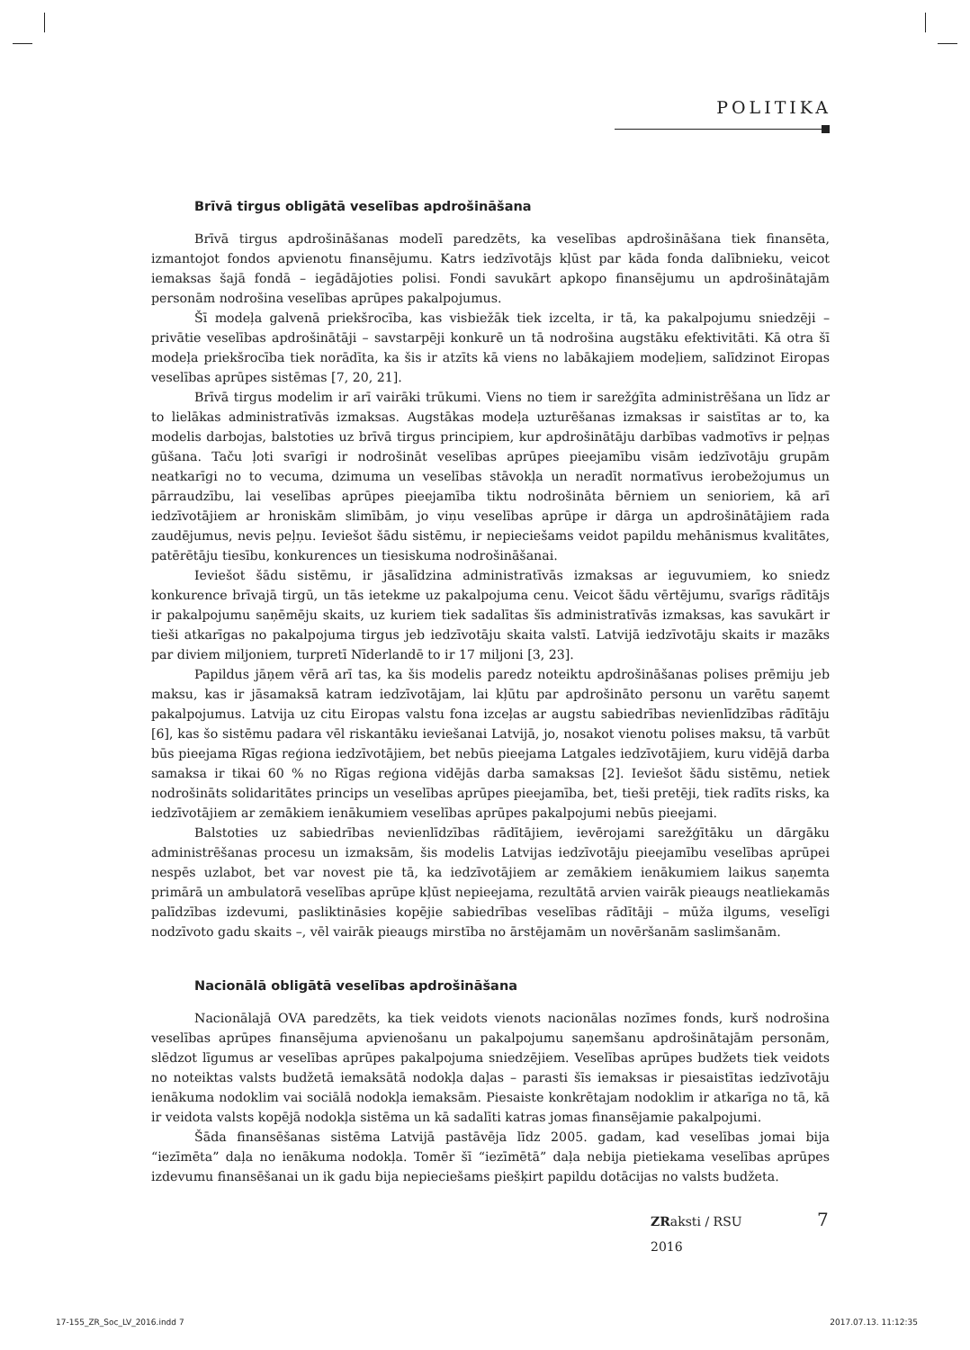POLITIKA
Brīvā tirgus obligātā veselības apdrošināšana
Brīvā tirgus apdrošināšanas modelī paredzēts, ka veselības apdrošināšana tiek finansēta, izmantojot fondos apvienotu finansējumu. Katrs iedzīvotājs kļūst par kāda fonda dalībnieku, veicot iemaksas šajā fondā – iegādājoties polisi. Fondi savukārt apkopo finansējumu un apdrošinātajām personām nodrošina veselības aprūpes pakalpojumus.
Šī modeļa galvenā priekšrocība, kas visbiežāk tiek izcelta, ir tā, ka pakalpojumu sniedzēji – privātie veselības apdrošinātāji – savstarpēji konkurē un tā nodrošina augstāku efektivitāti. Kā otra šī modeļa priekšrocība tiek norādīta, ka šis ir atzīts kā viens no labākajiem modeļiem, salīdzinot Eiropas veselības aprūpes sistēmas [7, 20, 21].
Brīvā tirgus modelim ir arī vairāki trūkumi. Viens no tiem ir sarežģīta administrēšana un līdz ar to lielākas administratīvās izmaksas. Augstākas modeļa uzturēšanas izmaksas ir saistītas ar to, ka modelis darbojas, balstoties uz brīvā tirgus principiem, kur apdrošinātāju darbības vadmotīvs ir peļņas gūšana. Taču ļoti svarīgi ir nodrošināt veselības aprūpes pieejamību visām iedzīvotāju grupām neatkarīgi no to vecuma, dzimuma un veselības stāvokļa un neradīt normatīvus ierobežojumus un pārraudzību, lai veselības aprūpes pieejamība tiktu nodrošināta bērniem un senioriem, kā arī iedzīvotājiem ar hroniskām slimībām, jo viņu veselības aprūpe ir dārga un apdrošinātājiem rada zaudējumus, nevis peļņu. Ieviešot šādu sistēmu, ir nepieciešams veidot papildu mehānismus kvalitātes, patērētāju tiesību, konkurences un tiesiskuma nodrošināšanai.
Ieviešot šādu sistēmu, ir jāsalīdzina administratīvās izmaksas ar ieguvumiem, ko sniedz konkurence brīvajā tirgū, un tās ietekme uz pakalpojuma cenu. Veicot šādu vērtējumu, svarīgs rādītājs ir pakalpojumu saņēmēju skaits, uz kuriem tiek sadalītas šīs administratīvās izmaksas, kas savukārt ir tieši atkarīgas no pakalpojuma tirgus jeb iedzīvotāju skaita valstī. Latvijā iedzīvotāju skaits ir mazāks par diviem miljoniem, turpretī Nīderlandē to ir 17 miljoni [3, 23].
Papildus jāņem vērā arī tas, ka šis modelis paredz noteiktu apdrošināšanas polises prēmiju jeb maksu, kas ir jāsamaksā katram iedzīvotājam, lai kļūtu par apdrošināto personu un varētu saņemt pakalpojumus. Latvija uz citu Eiropas valstu fona izceļas ar augstu sabiedrības nevienlīdzības rādītāju [6], kas šo sistēmu padara vēl riskantāku ieviešanai Latvijā, jo, nosakot vienotu polises maksu, tā varbūt būs pieejama Rīgas reģiona iedzīvotājiem, bet nebūs pieejama Latgales iedzīvotājiem, kuru vidējā darba samaksa ir tikai 60 % no Rīgas reģiona vidējās darba samaksas [2]. Ieviešot šādu sistēmu, netiek nodrošināts solidaritātes princips un veselības aprūpes pieejamība, bet, tieši pretēji, tiek radīts risks, ka iedzīvotājiem ar zemākiem ienākumiem veselības aprūpes pakalpojumi nebūs pieejami.
Balstoties uz sabiedrības nevienlīdzības rādītājiem, ievērojami sarežģītāku un dārgāku administrēšanas procesu un izmaksām, šis modelis Latvijas iedzīvotāju pieejamību veselības aprūpei nespēs uzlabot, bet var novest pie tā, ka iedzīvotājiem ar zemākiem ienākumiem laikus saņemta primārā un ambulatorā veselības aprūpe kļūst nepieejama, rezultātā arvien vairāk pieaugs neatliekamās palīdzības izdevumi, pasliktināsies kopējie sabiedrības veselības rādītāji – mūža ilgums, veselīgi nodzīvoto gadu skaits –, vēl vairāk pieaugs mirstība no ārstējamām un novēršanām saslimšanām.
Nacionālā obligātā veselības apdrošināšana
Nacionālajā OVA paredzēts, ka tiek veidots vienots nacionālas nozīmes fonds, kurš nodrošina veselības aprūpes finansējuma apvienošanu un pakalpojumu saņemšanu apdrošinātajām personām, slēdzot līgumus ar veselības aprūpes pakalpojuma sniedzējiem. Veselības aprūpes budžets tiek veidots no noteiktas valsts budžetā iemaksātā nodokļa daļas – parasti šīs iemaksas ir piesaistītas iedzīvotāju ienākuma nodoklim vai sociālā nodokļa iemaksām. Piesaiste konkrētajam nodoklim ir atkarīga no tā, kā ir veidota valsts kopējā nodokļa sistēma un kā sadalīti katras jomas finansējamie pakalpojumi.
Šāda finansēšanas sistēma Latvijā pastāvēja līdz 2005. gadam, kad veselības jomai bija “iezīmēta” daļa no ienākuma nodokļa. Tomēr šī “iezīmētā” daļa nebija pietiekama veselības aprūpes izdevumu finansēšanai un ik gadu bija nepieciešams piešķirt papildu dotācijas no valsts budžeta.
ZRaksti / RSU
2016
7
17-155_ZR_Soc_LV_2016.indd 7 2017.07.13. 11:12:35